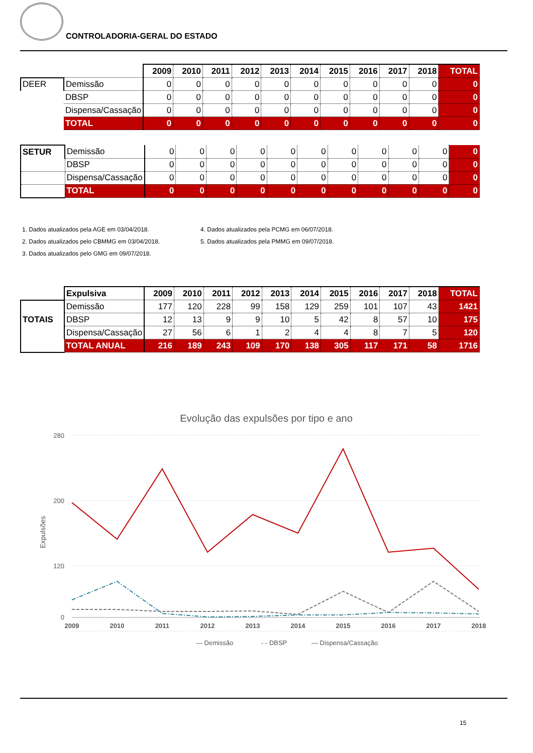CONTROLADORIA-GERAL DO ESTADO
| | | 2009 | 2010 | 2011 | 2012 | 2013 | 2014 | 2015 | 2016 | 2017 | 2018 | TOTAL |
| DEER | Demissão | 0 | 0 | 0 | 0 | 0 | 0 | 0 | 0 | 0 | 0 | 0 |
| | DBSP | 0 | 0 | 0 | 0 | 0 | 0 | 0 | 0 | 0 | 0 | 0 |
| | Dispensa/Cassação | 0 | 0 | 0 | 0 | 0 | 0 | 0 | 0 | 0 | 0 | 0 |
| | TOTAL | 0 | 0 | 0 | 0 | 0 | 0 | 0 | 0 | 0 | 0 | 0 |
| SETUR | Demissão | 0 | 0 | 0 | 0 | 0 | 0 | 0 | 0 | 0 | 0 | 0 |
| | DBSP | 0 | 0 | 0 | 0 | 0 | 0 | 0 | 0 | 0 | 0 | 0 |
| | Dispensa/Cassação | 0 | 0 | 0 | 0 | 0 | 0 | 0 | 0 | 0 | 0 | 0 |
| | TOTAL | 0 | 0 | 0 | 0 | 0 | 0 | 0 | 0 | 0 | 0 | 0 |
1. Dados atualizados pela AGE em 03/04/2018.
4. Dados atualizados pela PCMG em 06/07/2018.
2. Dados atualizados pelo CBMMG em 03/04/2018.
5. Dados atualizados pela PMMG em 09/07/2018.
3. Dados atualizados pelo GMG em 09/07/2018.
| | Expulsiva | 2009 | 2010 | 2011 | 2012 | 2013 | 2014 | 2015 | 2016 | 2017 | 2018 | TOTAL |
| TOTAIS | Demissão | 177 | 120 | 228 | 99 | 158 | 129 | 259 | 101 | 107 | 43 | 1421 |
| | DBSP | 12 | 13 | 9 | 9 | 10 | 5 | 42 | 8 | 57 | 10 | 175 |
| | Dispensa/Cassação | 27 | 56 | 6 | 1 | 2 | 4 | 4 | 8 | 7 | 5 | 120 |
| | TOTAL ANUAL | 216 | 189 | 243 | 109 | 170 | 138 | 305 | 117 | 171 | 58 | 1716 |
Evolução das expulsões por tipo e ano
Expulsões
280
200
120
0
2009
2010
2011
2012
2013
2014
2015
2016
2017
2018
— Demissão
- - DBSP
— Dispensa/Cassação
15